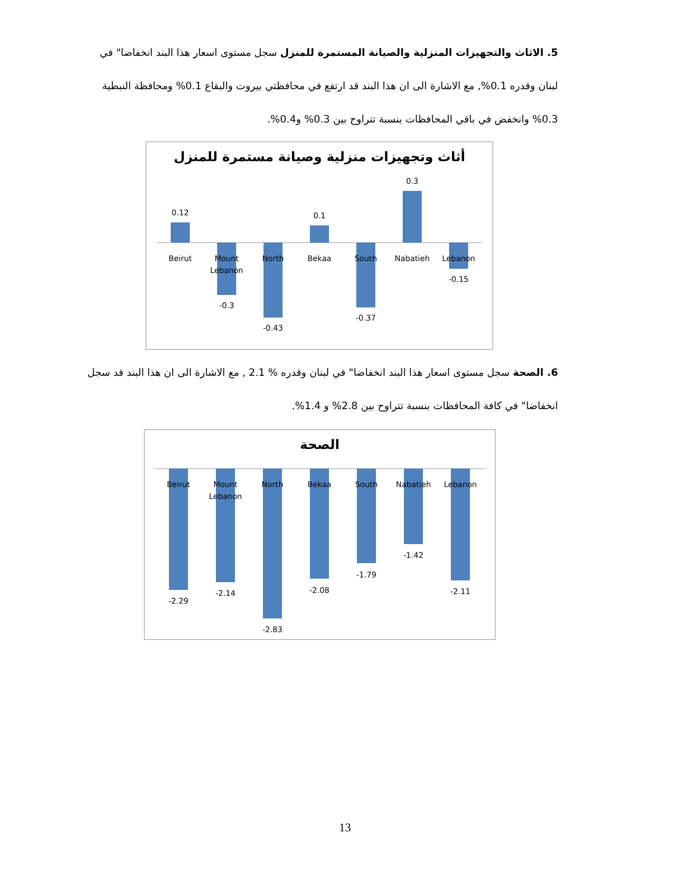5. الاثاث والتجهيزات المنزلية والصيانة المستمرة للمنزل سجل مستوى اسعار هذا البند انخفاضا" في لبنان وقدره 0.1%, مع الاشارة الى ان هذا البند قد ارتفع في محافظتي بيروت والبقاع 0.1% ومحافظة النبطية 0.3% وانخفض في باقي المحافظات بنسبة تتراوح بين 0.3% و0.4%.
أثاث وتجهيزات منزلية وصيانة مستمرة للمنزل
0.12
-0.3
-0.43
0.1
-0.37
0.3
-0.15
Beirut
Mount
Lebanon
North
Bekaa
South
Nabatieh
Lebanon
6. الصحة سجل مستوى اسعار هذا البند انخفاضا" في لبنان وقدره % 2.1 , مع الاشارة الى ان هذا البند قد سجل انخفاضا" في كافة المحافظات بنسبة تتراوح بين 2.8% و 1.4%.
الصحة
-2.29
-2.14
-2.83
-2.08
-1.79
-1.42
-2.11
Beirut
Mount
Lebanon
North
Bekaa
South
Nabatieh
Lebanon
13